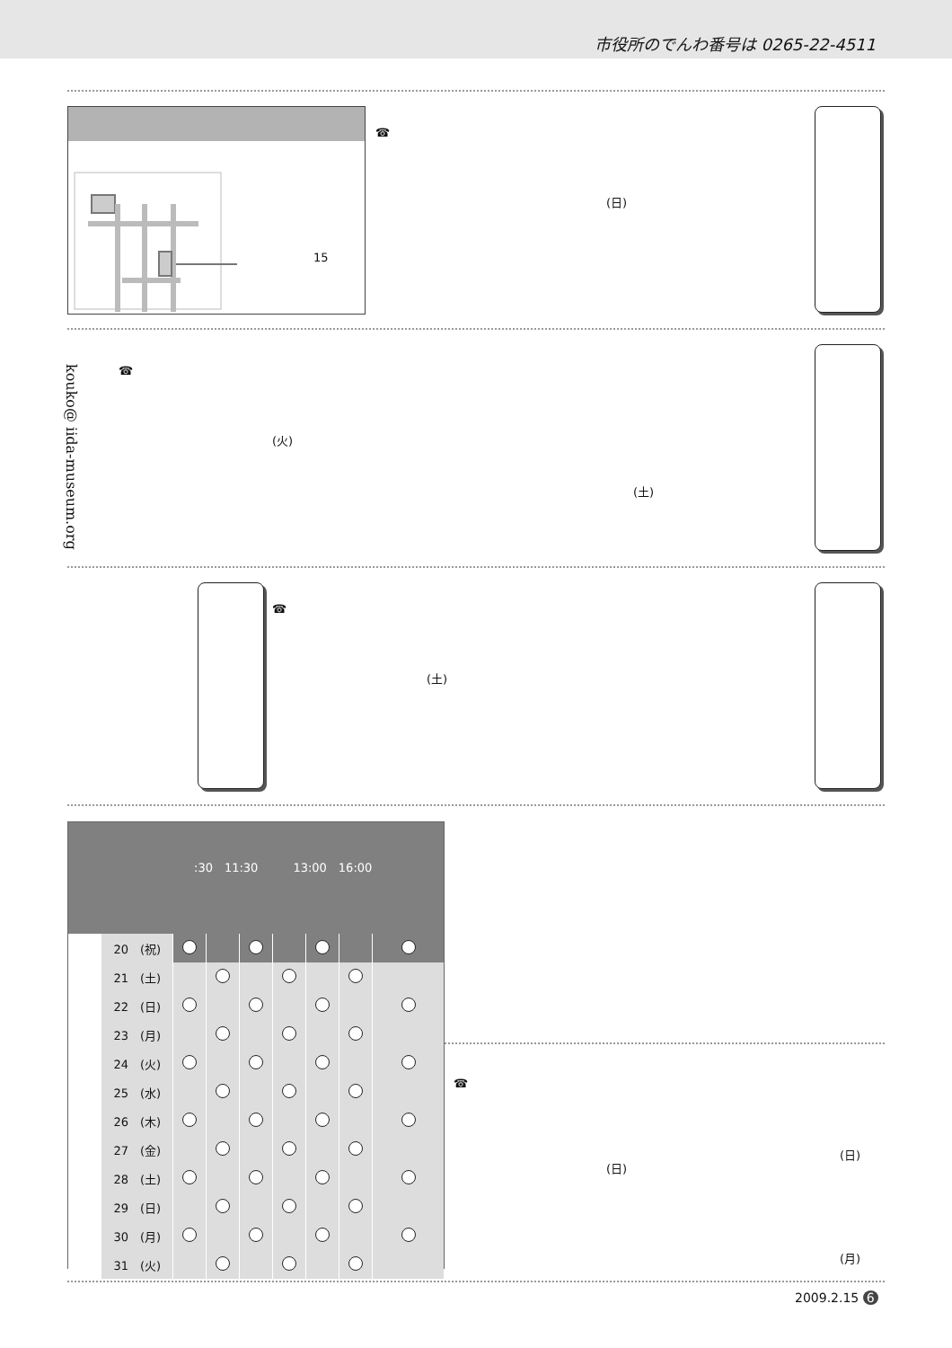市役所のでんわ番号は 0265-22-4511
15
☎
(日)
kouko@ iida-museum.org
☎
(火)
(土)
☎
(土)
:30　11:30　　　13:00　16:00
| | 20 (祝) | | | | | | | |
| | 21 (土) | | | | | | | |
| | 22 (日) | | | | | | | |
| | 23 (月) | | | | | | | |
| | 24 (火) | | | | | | | |
| | 25 (水) | | | | | | | |
| | 26 (木) | | | | | | | |
| | 27 (金) | | | | | | | |
| | 28 (土) | | | | | | | |
| | 29 (日) | | | | | | | |
| | 30 (月) | | | | | | | |
| | 31 (火) | | | | | | | |
☎
(日)
(日)
(月)
2009.2.15 6